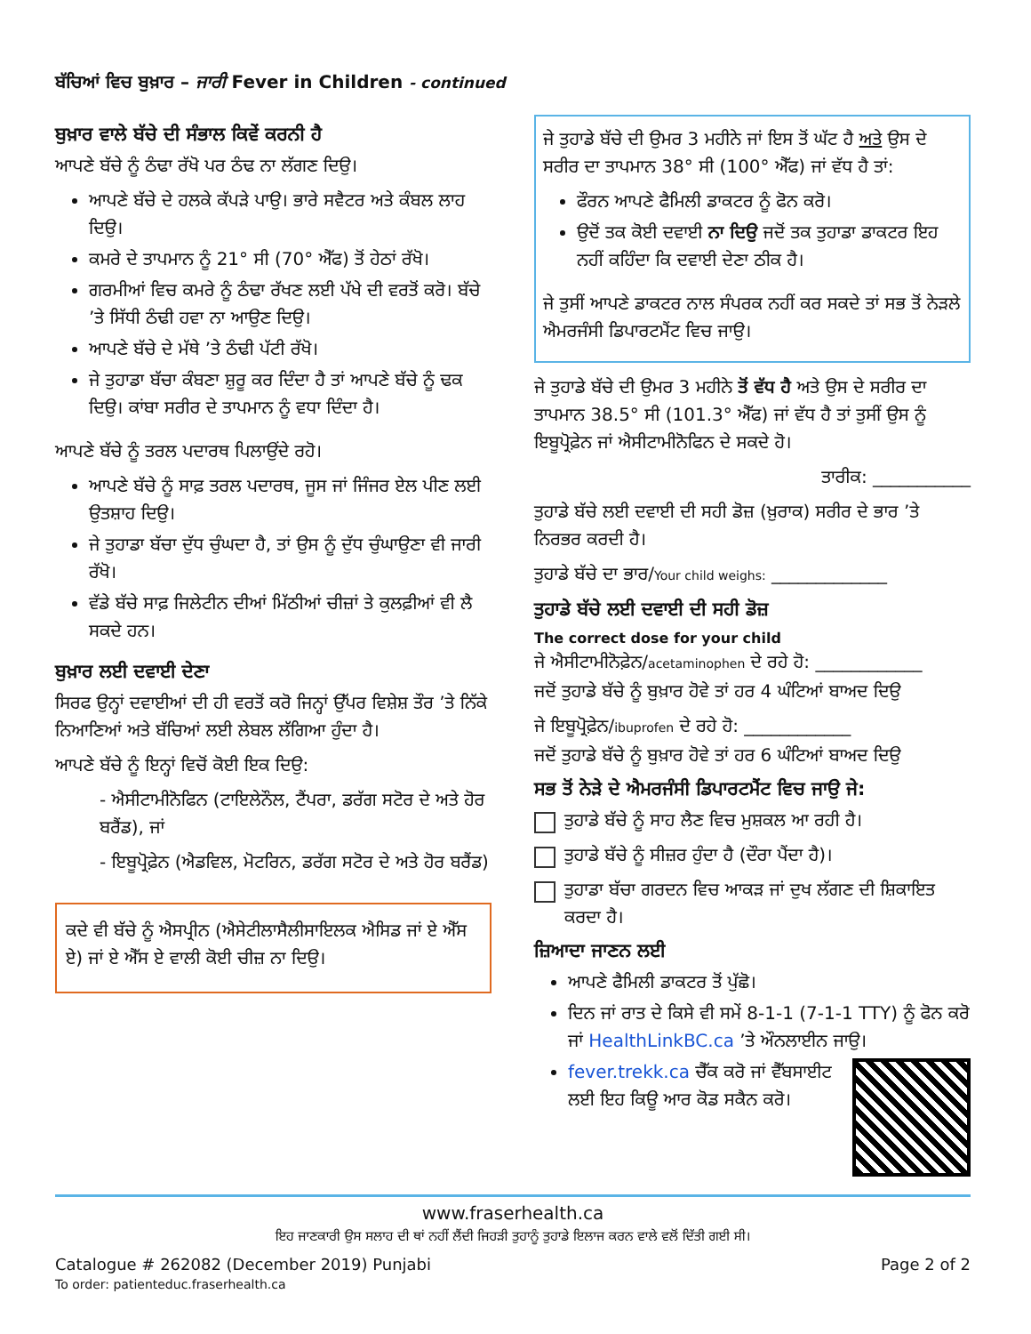ਬੱਚਿਆਂ ਵਿਚ ਬੁਖ਼ਾਰ – ਜਾਰੀ Fever in Children - continued
ਬੁਖ਼ਾਰ ਵਾਲੇ ਬੱਚੇ ਦੀ ਸੰਭਾਲ ਕਿਵੇਂ ਕਰਨੀ ਹੈ
ਆਪਣੇ ਬੱਚੇ ਨੂੰ ਠੰਢਾ ਰੱਖੋ ਪਰ ਠੰਢ ਨਾ ਲੱਗਣ ਦਿਉ।
ਆਪਣੇ ਬੱਚੇ ਦੇ ਹਲਕੇ ਕੱਪੜੇ ਪਾਉ। ਭਾਰੇ ਸਵੈਟਰ ਅਤੇ ਕੰਬਲ ਲਾਹ ਦਿਉ।
ਕਮਰੇ ਦੇ ਤਾਪਮਾਨ ਨੂੰ 21° ਸੀ (70° ਐੱਫ) ਤੋਂ ਹੇਠਾਂ ਰੱਖੋ।
ਗਰਮੀਆਂ ਵਿਚ ਕਮਰੇ ਨੂੰ ਠੰਢਾ ਰੱਖਣ ਲਈ ਪੱਖੇ ਦੀ ਵਰਤੋਂ ਕਰੋ। ਬੱਚੇ ’ਤੇ ਸਿੱਧੀ ਠੰਢੀ ਹਵਾ ਨਾ ਆਉਣ ਦਿਉ।
ਆਪਣੇ ਬੱਚੇ ਦੇ ਮੱਥੇ ’ਤੇ ਠੰਢੀ ਪੱਟੀ ਰੱਖੋ।
ਜੇ ਤੁਹਾਡਾ ਬੱਚਾ ਕੰਬਣਾ ਸ਼ੁਰੂ ਕਰ ਦਿੰਦਾ ਹੈ ਤਾਂ ਆਪਣੇ ਬੱਚੇ ਨੂੰ ਢਕ ਦਿਉ। ਕਾਂਬਾ ਸਰੀਰ ਦੇ ਤਾਪਮਾਨ ਨੂੰ ਵਧਾ ਦਿੰਦਾ ਹੈ।
ਆਪਣੇ ਬੱਚੇ ਨੂੰ ਤਰਲ ਪਦਾਰਥ ਪਿਲਾਉਂਦੇ ਰਹੋ।
ਆਪਣੇ ਬੱਚੇ ਨੂੰ ਸਾਫ਼ ਤਰਲ ਪਦਾਰਥ, ਜੂਸ ਜਾਂ ਜਿੰਜਰ ਏਲ ਪੀਣ ਲਈ ਉਤਸ਼ਾਹ ਦਿਉ।
ਜੇ ਤੁਹਾਡਾ ਬੱਚਾ ਦੁੱਧ ਚੁੰਘਦਾ ਹੈ, ਤਾਂ ਉਸ ਨੂੰ ਦੁੱਧ ਚੁੰਘਾਉਣਾ ਵੀ ਜਾਰੀ ਰੱਖੋ।
ਵੱਡੇ ਬੱਚੇ ਸਾਫ਼ ਜਿਲੇਟੀਨ ਦੀਆਂ ਮਿੱਠੀਆਂ ਚੀਜ਼ਾਂ ਤੇ ਕੁਲਫ਼ੀਆਂ ਵੀ ਲੈ ਸਕਦੇ ਹਨ।
ਬੁਖ਼ਾਰ ਲਈ ਦਵਾਈ ਦੇਣਾ
ਸਿਰਫ ਉਨ੍ਹਾਂ ਦਵਾਈਆਂ ਦੀ ਹੀ ਵਰਤੋਂ ਕਰੋ ਜਿਨ੍ਹਾਂ ਉੱਪਰ ਵਿਸ਼ੇਸ਼ ਤੌਰ ’ਤੇ ਨਿੱਕੇ ਨਿਆਣਿਆਂ ਅਤੇ ਬੱਚਿਆਂ ਲਈ ਲੇਬਲ ਲੱਗਿਆ ਹੁੰਦਾ ਹੈ।
ਆਪਣੇ ਬੱਚੇ ਨੂੰ ਇਨ੍ਹਾਂ ਵਿਚੋਂ ਕੋਈ ਇਕ ਦਿਉ:
- ਐਸੀਟਾਮੀਨੋਫਿਨ (ਟਾਇਲੇਨੌਲ, ਟੈਂਪਰਾ, ਡਰੱਗ ਸਟੋਰ ਦੇ ਅਤੇ ਹੋਰ ਬਰੈਂਡ), ਜਾਂ
- ਇਬੂਪ੍ਰੋਫ਼ੇਨ (ਐਡਵਿਲ, ਮੋਟਰਿਨ, ਡਰੱਗ ਸਟੋਰ ਦੇ ਅਤੇ ਹੋਰ ਬਰੈਂਡ)
ਕਦੇ ਵੀ ਬੱਚੇ ਨੂੰ ਐਸਪ੍ਰੀਨ (ਐਸੇਟੀਲਾਸੈਲੀਸਾਇਲਕ ਐਸਿਡ ਜਾਂ ਏ ਐੱਸ ਏ) ਜਾਂ ਏ ਐੱਸ ਏ ਵਾਲੀ ਕੋਈ ਚੀਜ਼ ਨਾ ਦਿਉ।
ਜੇ ਤੁਹਾਡੇ ਬੱਚੇ ਦੀ ਉਮਰ 3 ਮਹੀਨੇ ਜਾਂ ਇਸ ਤੋਂ ਘੱਟ ਹੈ ਅਤੇ ਉਸ ਦੇ ਸਰੀਰ ਦਾ ਤਾਪਮਾਨ 38° ਸੀ (100° ਐੱਫ) ਜਾਂ ਵੱਧ ਹੈ ਤਾਂ:
ਫੌਰਨ ਆਪਣੇ ਫੈਮਿਲੀ ਡਾਕਟਰ ਨੂੰ ਫੋਨ ਕਰੋ।
ਉਦੋਂ ਤਕ ਕੋਈ ਦਵਾਈ ਨਾ ਦਿਉ ਜਦੋਂ ਤਕ ਤੁਹਾਡਾ ਡਾਕਟਰ ਇਹ ਨਹੀਂ ਕਹਿੰਦਾ ਕਿ ਦਵਾਈ ਦੇਣਾ ਠੀਕ ਹੈ।
ਜੇ ਤੁਸੀਂ ਆਪਣੇ ਡਾਕਟਰ ਨਾਲ ਸੰਪਰਕ ਨਹੀਂ ਕਰ ਸਕਦੇ ਤਾਂ ਸਭ ਤੋਂ ਨੇੜਲੇ ਐਮਰਜੰਸੀ ਡਿਪਾਰਟਮੈਂਟ ਵਿਚ ਜਾਉ।
ਜੇ ਤੁਹਾਡੇ ਬੱਚੇ ਦੀ ਉਮਰ 3 ਮਹੀਨੇ ਤੋਂ ਵੱਧ ਹੈ ਅਤੇ ਉਸ ਦੇ ਸਰੀਰ ਦਾ ਤਾਪਮਾਨ 38.5° ਸੀ (101.3° ਐੱਫ) ਜਾਂ ਵੱਧ ਹੈ ਤਾਂ ਤੁਸੀਂ ਉਸ ਨੂੰ ਇਬੂਪ੍ਰੋਫ਼ੇਨ ਜਾਂ ਐਸੀਟਾਮੀਨੋਫਿਨ ਦੇ ਸਕਦੇ ਹੋ।
ਤਾਰੀਕ: ___________
ਤੁਹਾਡੇ ਬੱਚੇ ਲਈ ਦਵਾਈ ਦੀ ਸਹੀ ਡੋਜ਼ (ਖ਼ੁਰਾਕ) ਸਰੀਰ ਦੇ ਭਾਰ ’ਤੇ ਨਿਰਭਰ ਕਰਦੀ ਹੈ।
ਤੁਹਾਡੇ ਬੱਚੇ ਦਾ ਭਾਰ/Your child weighs: _____________
ਤੁਹਾਡੇ ਬੱਚੇ ਲਈ ਦਵਾਈ ਦੀ ਸਹੀ ਡੋਜ਼
The correct dose for your child
ਜੇ ਐਸੀਟਾਮੀਨੋਫ਼ੇਨ/acetaminophen ਦੇ ਰਹੇ ਹੋ: ____________
ਜਦੋਂ ਤੁਹਾਡੇ ਬੱਚੇ ਨੂੰ ਬੁਖ਼ਾਰ ਹੋਵੇ ਤਾਂ ਹਰ 4 ਘੰਟਿਆਂ ਬਾਅਦ ਦਿਉ
ਜੇ ਇਬੂਪ੍ਰੋਫ਼ੇਨ/ibuprofen ਦੇ ਰਹੇ ਹੋ: ____________
ਜਦੋਂ ਤੁਹਾਡੇ ਬੱਚੇ ਨੂੰ ਬੁਖ਼ਾਰ ਹੋਵੇ ਤਾਂ ਹਰ 6 ਘੰਟਿਆਂ ਬਾਅਦ ਦਿਉ
ਸਭ ਤੋਂ ਨੇੜੇ ਦੇ ਐਮਰਜੰਸੀ ਡਿਪਾਰਟਮੈਂਟ ਵਿਚ ਜਾਉ ਜੇ:
ਤੁਹਾਡੇ ਬੱਚੇ ਨੂੰ ਸਾਹ ਲੈਣ ਵਿਚ ਮੁਸ਼ਕਲ ਆ ਰਹੀ ਹੈ।
ਤੁਹਾਡੇ ਬੱਚੇ ਨੂੰ ਸੀਜ਼ਰ ਹੁੰਦਾ ਹੈ (ਦੌਰਾ ਪੈਂਦਾ ਹੈ)।
ਤੁਹਾਡਾ ਬੱਚਾ ਗਰਦਨ ਵਿਚ ਆਕੜ ਜਾਂ ਦੁਖ ਲੱਗਣ ਦੀ ਸ਼ਿਕਾਇਤ ਕਰਦਾ ਹੈ।
ਜ਼ਿਆਦਾ ਜਾਣਨ ਲਈ
ਆਪਣੇ ਫੈਮਿਲੀ ਡਾਕਟਰ ਤੋਂ ਪੁੱਛੋ।
ਦਿਨ ਜਾਂ ਰਾਤ ਦੇ ਕਿਸੇ ਵੀ ਸਮੇਂ 8-1-1 (7-1-1 TTY) ਨੂੰ ਫੋਨ ਕਰੋ ਜਾਂ HealthLinkBC.ca ’ਤੇ ਔਨਲਾਈਨ ਜਾਉ।
fever.trekk.ca ਚੈੱਕ ਕਰੋ ਜਾਂ ਵੈੱਬਸਾਈਟ ਲਈ ਇਹ ਕਿਊ ਆਰ ਕੋਡ ਸਕੈਨ ਕਰੋ।
www.fraserhealth.ca
ਇਹ ਜਾਣਕਾਰੀ ਉਸ ਸਲਾਹ ਦੀ ਥਾਂ ਨਹੀਂ ਲੈਂਦੀ ਜਿਹੜੀ ਤੁਹਾਨੂੰ ਤੁਹਾਡੇ ਇਲਾਜ ਕਰਨ ਵਾਲੇ ਵਲੋਂ ਦਿੱਤੀ ਗਈ ਸੀ।
Catalogue # 262082 (December 2019) Punjabi
To order: patienteduc.fraserhealth.ca
Page 2 of 2